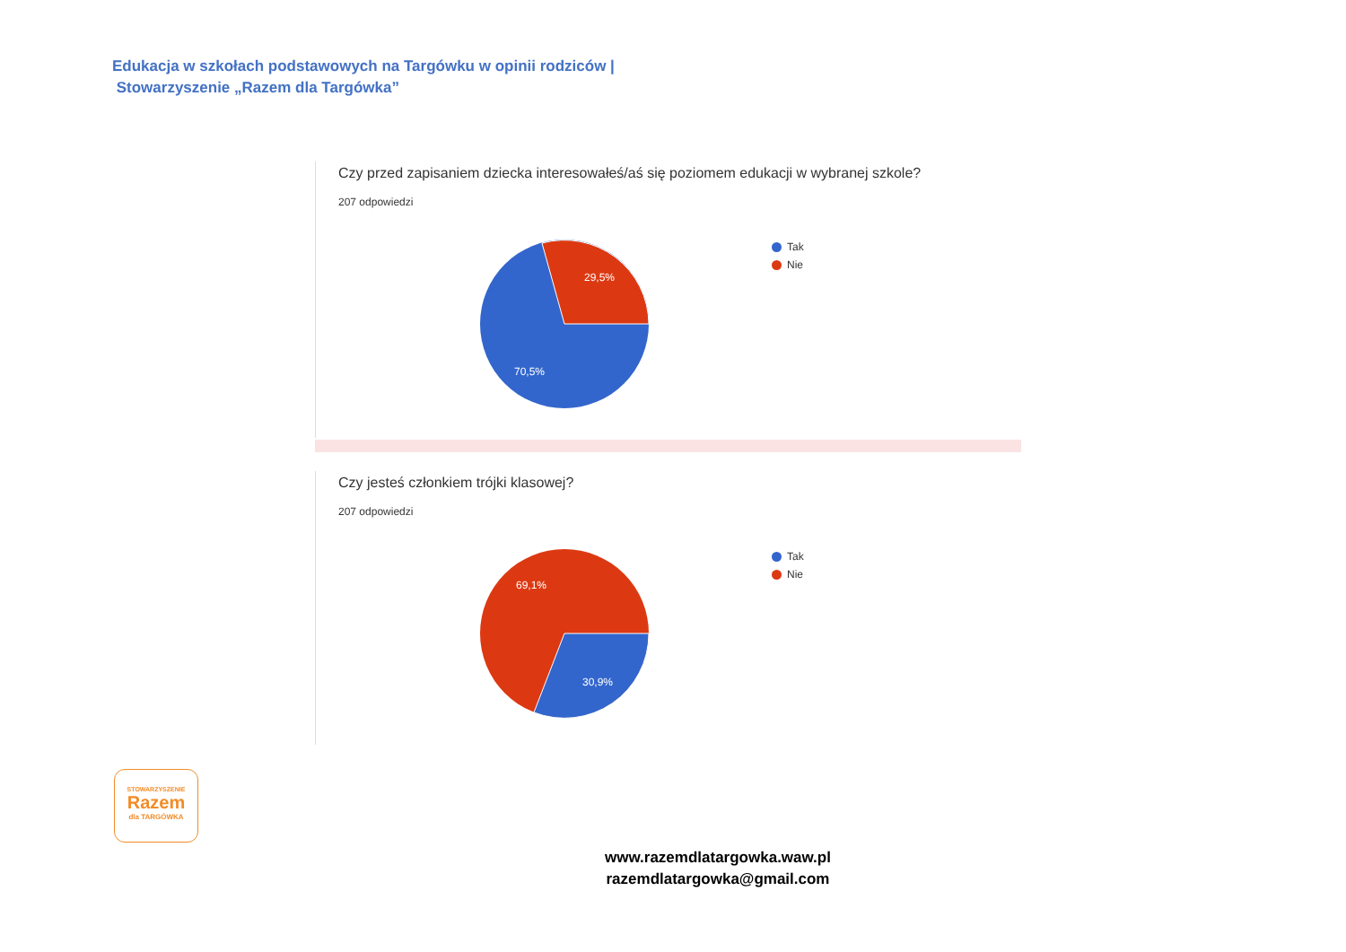Edukacja w szkołach podstawowych na Targówku w opinii rodziców |
Stowarzyszenie „Razem dla Targówka”
Czy przed zapisaniem dziecka interesowałeś/aś się poziomem edukacji w wybranej szkole?
207 odpowiedzi
29,5%
70,5%
Tak
Nie
Czy jesteś członkiem trójki klasowej?
207 odpowiedzi
69,1%
30,9%
Tak
Nie
STOWARZYSZENIE
Razem
dla TARGÓWKA
www.razemdlatargowka.waw.pl
razemdlatargowka@gmail.com